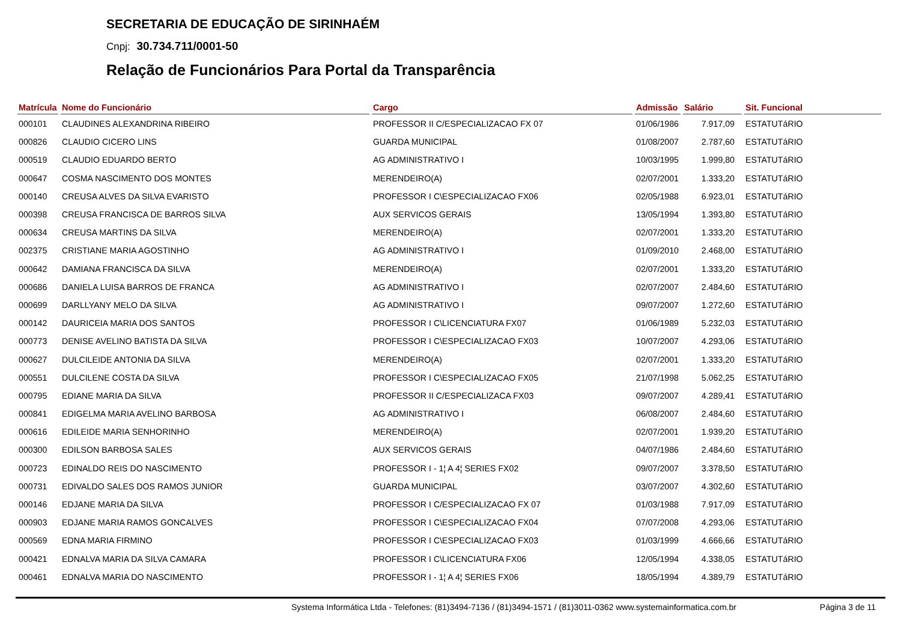SECRETARIA DE EDUCAÇÃO DE SIRINHAÉM
Cnpj: 30.734.711/0001-50
Relação de Funcionários Para Portal da Transparência
| Matrícula | Nome do Funcionário | Cargo | Admissão | Salário | Sit. Funcional |
| --- | --- | --- | --- | --- | --- |
| 000101 | CLAUDINES ALEXANDRINA RIBEIRO | PROFESSOR II C/ESPECIALIZACAO FX 07 | 01/06/1986 | 7.917,09 | ESTATUTáRIO |
| 000826 | CLAUDIO CICERO LINS | GUARDA MUNICIPAL | 01/08/2007 | 2.787,60 | ESTATUTáRIO |
| 000519 | CLAUDIO EDUARDO BERTO | AG ADMINISTRATIVO I | 10/03/1995 | 1.999,80 | ESTATUTáRIO |
| 000647 | COSMA NASCIMENTO DOS MONTES | MERENDEIRO(A) | 02/07/2001 | 1.333,20 | ESTATUTáRIO |
| 000140 | CREUSA ALVES DA SILVA EVARISTO | PROFESSOR I C\ESPECIALIZACAO FX06 | 02/05/1988 | 6.923,01 | ESTATUTáRIO |
| 000398 | CREUSA FRANCISCA DE BARROS SILVA | AUX SERVICOS GERAIS | 13/05/1994 | 1.393,80 | ESTATUTáRIO |
| 000634 | CREUSA MARTINS DA SILVA | MERENDEIRO(A) | 02/07/2001 | 1.333,20 | ESTATUTáRIO |
| 002375 | CRISTIANE MARIA AGOSTINHO | AG ADMINISTRATIVO I | 01/09/2010 | 2.468,00 | ESTATUTáRIO |
| 000642 | DAMIANA FRANCISCA DA SILVA | MERENDEIRO(A) | 02/07/2001 | 1.333,20 | ESTATUTáRIO |
| 000686 | DANIELA LUISA BARROS DE FRANCA | AG ADMINISTRATIVO I | 02/07/2007 | 2.484,60 | ESTATUTáRIO |
| 000699 | DARLLYANY MELO DA SILVA | AG ADMINISTRATIVO I | 09/07/2007 | 1.272,60 | ESTATUTáRIO |
| 000142 | DAURICEIA MARIA DOS SANTOS | PROFESSOR I C\LICENCIATURA FX07 | 01/06/1989 | 5.232,03 | ESTATUTáRIO |
| 000773 | DENISE AVELINO BATISTA DA SILVA | PROFESSOR I C\ESPECIALIZACAO FX03 | 10/07/2007 | 4.293,06 | ESTATUTáRIO |
| 000627 | DULCILEIDE ANTONIA DA SILVA | MERENDEIRO(A) | 02/07/2001 | 1.333,20 | ESTATUTáRIO |
| 000551 | DULCILENE COSTA DA SILVA | PROFESSOR I C\ESPECIALIZACAO FX05 | 21/07/1998 | 5.062,25 | ESTATUTáRIO |
| 000795 | EDIANE MARIA DA SILVA | PROFESSOR II C/ESPECIALIZACA FX03 | 09/07/2007 | 4.289,41 | ESTATUTáRIO |
| 000841 | EDIGELMA MARIA AVELINO BARBOSA | AG ADMINISTRATIVO I | 06/08/2007 | 2.484,60 | ESTATUTáRIO |
| 000616 | EDILEIDE MARIA SENHORINHO | MERENDEIRO(A) | 02/07/2001 | 1.939,20 | ESTATUTáRIO |
| 000300 | EDILSON BARBOSA SALES | AUX SERVICOS GERAIS | 04/07/1986 | 2.484,60 | ESTATUTáRIO |
| 000723 | EDINALDO REIS DO NASCIMENTO | PROFESSOR I - 1¦ A 4¦ SERIES FX02 | 09/07/2007 | 3.378,50 | ESTATUTáRIO |
| 000731 | EDIVALDO SALES DOS RAMOS JUNIOR | GUARDA MUNICIPAL | 03/07/2007 | 4.302,60 | ESTATUTáRIO |
| 000146 | EDJANE MARIA DA SILVA | PROFESSOR I C/ESPECIALIZACAO FX 07 | 01/03/1988 | 7.917,09 | ESTATUTáRIO |
| 000903 | EDJANE MARIA RAMOS GONCALVES | PROFESSOR I C\ESPECIALIZACAO FX04 | 07/07/2008 | 4.293,06 | ESTATUTáRIO |
| 000569 | EDNA MARIA FIRMINO | PROFESSOR I C\ESPECIALIZACAO FX03 | 01/03/1999 | 4.666,66 | ESTATUTáRIO |
| 000421 | EDNALVA MARIA DA SILVA CAMARA | PROFESSOR I C\LICENCIATURA FX06 | 12/05/1994 | 4.338,05 | ESTATUTáRIO |
| 000461 | EDNALVA MARIA DO NASCIMENTO | PROFESSOR I - 1¦ A 4¦ SERIES FX06 | 18/05/1994 | 4.389,79 | ESTATUTáRIO |
Systema Informática Ltda - Telefones: (81)3494-7136 / (81)3494-1571 / (81)3011-0362 www.systemainformatica.com.br Página 3 de 11